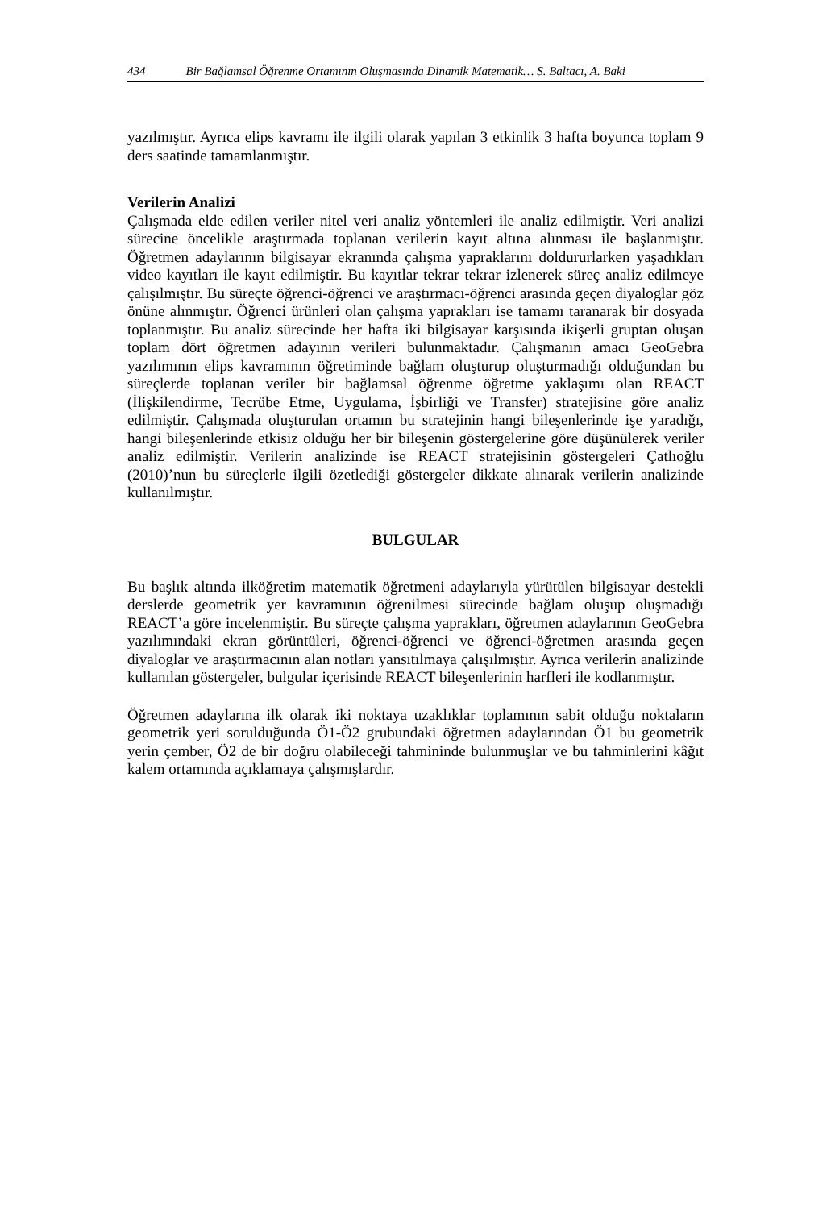434 Bir Bağlamsal Öğrenme Ortamının Oluşmasında Dinamik Matematik… S. Baltacı, A. Baki
yazılmıştır. Ayrıca elips kavramı ile ilgili olarak yapılan 3 etkinlik 3 hafta boyunca toplam 9 ders saatinde tamamlanmıştır.
Verilerin Analizi
Çalışmada elde edilen veriler nitel veri analiz yöntemleri ile analiz edilmiştir. Veri analizi sürecine öncelikle araştırmada toplanan verilerin kayıt altına alınması ile başlanmıştır. Öğretmen adaylarının bilgisayar ekranında çalışma yapraklarını doldururlarken yaşadıkları video kayıtları ile kayıt edilmiştir. Bu kayıtlar tekrar tekrar izlenerek süreç analiz edilmeye çalışılmıştır. Bu süreçte öğrenci-öğrenci ve araştırmacı-öğrenci arasında geçen diyaloglar göz önüne alınmıştır. Öğrenci ürünleri olan çalışma yaprakları ise tamamı taranarak bir dosyada toplanmıştır. Bu analiz sürecinde her hafta iki bilgisayar karşısında ikişerli gruptan oluşan toplam dört öğretmen adayının verileri bulunmaktadır. Çalışmanın amacı GeoGebra yazılımının elips kavramının öğretiminde bağlam oluşturup oluşturmadığı olduğundan bu süreçlerde toplanan veriler bir bağlamsal öğrenme öğretme yaklaşımı olan REACT (İlişkilendirme, Tecrübe Etme, Uygulama, İşbirliği ve Transfer) stratejisine göre analiz edilmiştir. Çalışmada oluşturulan ortamın bu stratejinin hangi bileşenlerinde işe yaradığı, hangi bileşenlerinde etkisiz olduğu her bir bileşenin göstergelerine göre düşünülerek veriler analiz edilmiştir. Verilerin analizinde ise REACT stratejisinin göstergeleri Çatlıoğlu (2010)’nun bu süreçlerle ilgili özetlediği göstergeler dikkate alınarak verilerin analizinde kullanılmıştır.
BULGULAR
Bu başlık altında ilköğretim matematik öğretmeni adaylarıyla yürütülen bilgisayar destekli derslerde geometrik yer kavramının öğrenilmesi sürecinde bağlam oluşup oluşmadığı REACT’a göre incelenmiştir. Bu süreçte çalışma yaprakları, öğretmen adaylarının GeoGebra yazılımındaki ekran görüntüleri, öğrenci-öğrenci ve öğrenci-öğretmen arasında geçen diyaloglar ve araştırmacının alan notları yansıtılmaya çalışılmıştır. Ayrıca verilerin analizinde kullanılan göstergeler, bulgular içerisinde REACT bileşenlerinin harfleri ile kodlanmıştır.
Öğretmen adaylarına ilk olarak iki noktaya uzaklıklar toplamının sabit olduğu noktaların geometrik yeri sorulduğunda Ö1-Ö2 grubundaki öğretmen adaylarından Ö1 bu geometrik yerin çember, Ö2 de bir doğru olabileceği tahmininde bulunmuşlar ve bu tahminlerini kâğıt kalem ortamında açıklamaya çalışmışlardır.